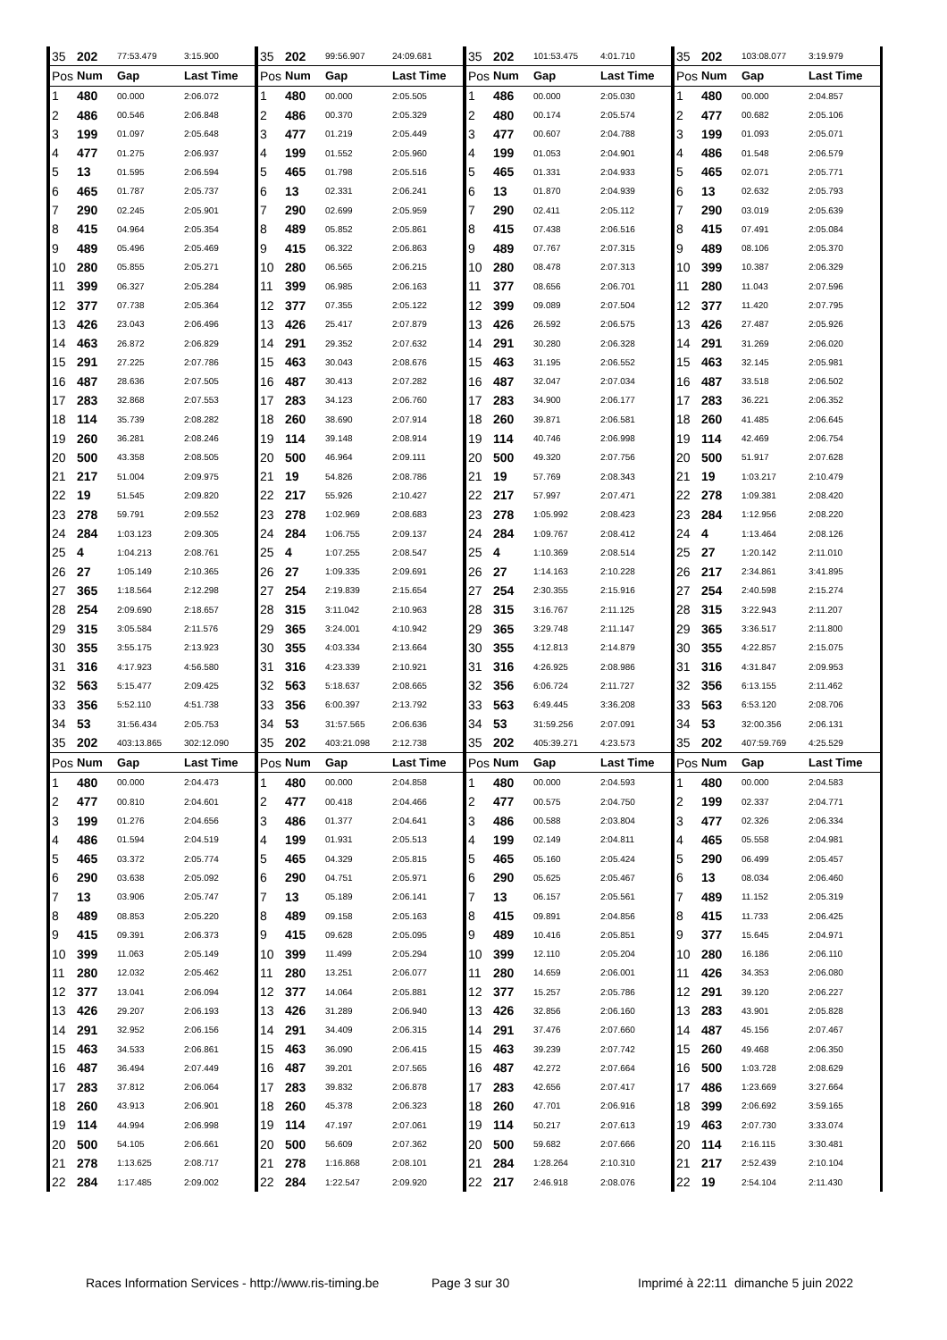| 35 | 202 | 77:53.479 | 3:15.900 | 35 | 202 | 99:56.907 | 24:09.681 | 35 | 202 | 101:53.475 | 4:01.710 | 35 | 202 | 103:08.077 | 3:19.979 |
| Pos | Num | Gap | Last Time | Pos | Num | Gap | Last Time | Pos | Num | Gap | Last Time | Pos | Num | Gap | Last Time |
| 1 | 480 | 00.000 | 2:06.072 | 1 | 480 | 00.000 | 2:05.505 | 1 | 486 | 00.000 | 2:05.030 | 1 | 480 | 00.000 | 2:04.857 |
| 2 | 486 | 00.546 | 2:06.848 | 2 | 486 | 00.370 | 2:05.329 | 2 | 480 | 00.174 | 2:05.574 | 2 | 477 | 00.682 | 2:05.106 |
| 3 | 199 | 01.097 | 2:05.648 | 3 | 477 | 01.219 | 2:05.449 | 3 | 477 | 00.607 | 2:04.788 | 3 | 199 | 01.093 | 2:05.071 |
| 4 | 477 | 01.275 | 2:06.937 | 4 | 199 | 01.552 | 2:05.960 | 4 | 199 | 01.053 | 2:04.901 | 4 | 486 | 01.548 | 2:06.579 |
| 5 | 13 | 01.595 | 2:06.594 | 5 | 465 | 01.798 | 2:05.516 | 5 | 465 | 01.331 | 2:04.933 | 5 | 465 | 02.071 | 2:05.771 |
| 6 | 465 | 01.787 | 2:05.737 | 6 | 13 | 02.331 | 2:06.241 | 6 | 13 | 01.870 | 2:04.939 | 6 | 13 | 02.632 | 2:05.793 |
| 7 | 290 | 02.245 | 2:05.901 | 7 | 290 | 02.699 | 2:05.959 | 7 | 290 | 02.411 | 2:05.112 | 7 | 290 | 03.019 | 2:05.639 |
| 8 | 415 | 04.964 | 2:05.354 | 8 | 489 | 05.852 | 2:05.861 | 8 | 415 | 07.438 | 2:06.516 | 8 | 415 | 07.491 | 2:05.084 |
| 9 | 489 | 05.496 | 2:05.469 | 9 | 415 | 06.322 | 2:06.863 | 9 | 489 | 07.767 | 2:07.315 | 9 | 489 | 08.106 | 2:05.370 |
| 10 | 280 | 05.855 | 2:05.271 | 10 | 280 | 06.565 | 2:06.215 | 10 | 280 | 08.478 | 2:07.313 | 10 | 399 | 10.387 | 2:06.329 |
| 11 | 399 | 06.327 | 2:05.284 | 11 | 399 | 06.985 | 2:06.163 | 11 | 377 | 08.656 | 2:06.701 | 11 | 280 | 11.043 | 2:07.596 |
| 12 | 377 | 07.738 | 2:05.364 | 12 | 377 | 07.355 | 2:05.122 | 12 | 399 | 09.089 | 2:07.504 | 12 | 377 | 11.420 | 2:07.795 |
| 13 | 426 | 23.043 | 2:06.496 | 13 | 426 | 25.417 | 2:07.879 | 13 | 426 | 26.592 | 2:06.575 | 13 | 426 | 27.487 | 2:05.926 |
| 14 | 463 | 26.872 | 2:06.829 | 14 | 291 | 29.352 | 2:07.632 | 14 | 291 | 30.280 | 2:06.328 | 14 | 291 | 31.269 | 2:06.020 |
| 15 | 291 | 27.225 | 2:07.786 | 15 | 463 | 30.043 | 2:08.676 | 15 | 463 | 31.195 | 2:06.552 | 15 | 463 | 32.145 | 2:05.981 |
| 16 | 487 | 28.636 | 2:07.505 | 16 | 487 | 30.413 | 2:07.282 | 16 | 487 | 32.047 | 2:07.034 | 16 | 487 | 33.518 | 2:06.502 |
| 17 | 283 | 32.868 | 2:07.553 | 17 | 283 | 34.123 | 2:06.760 | 17 | 283 | 34.900 | 2:06.177 | 17 | 283 | 36.221 | 2:06.352 |
| 18 | 114 | 35.739 | 2:08.282 | 18 | 260 | 38.690 | 2:07.914 | 18 | 260 | 39.871 | 2:06.581 | 18 | 260 | 41.485 | 2:06.645 |
| 19 | 260 | 36.281 | 2:08.246 | 19 | 114 | 39.148 | 2:08.914 | 19 | 114 | 40.746 | 2:06.998 | 19 | 114 | 42.469 | 2:06.754 |
| 20 | 500 | 43.358 | 2:08.505 | 20 | 500 | 46.964 | 2:09.111 | 20 | 500 | 49.320 | 2:07.756 | 20 | 500 | 51.917 | 2:07.628 |
| 21 | 217 | 51.004 | 2:09.975 | 21 | 19 | 54.826 | 2:08.786 | 21 | 19 | 57.769 | 2:08.343 | 21 | 19 | 1:03.217 | 2:10.479 |
| 22 | 19 | 51.545 | 2:09.820 | 22 | 217 | 55.926 | 2:10.427 | 22 | 217 | 57.997 | 2:07.471 | 22 | 278 | 1:09.381 | 2:08.420 |
| 23 | 278 | 59.791 | 2:09.552 | 23 | 278 | 1:02.969 | 2:08.683 | 23 | 278 | 1:05.992 | 2:08.423 | 23 | 284 | 1:12.956 | 2:08.220 |
| 24 | 284 | 1:03.123 | 2:09.305 | 24 | 284 | 1:06.755 | 2:09.137 | 24 | 284 | 1:09.767 | 2:08.412 | 24 | 4 | 1:13.464 | 2:08.126 |
| 25 | 4 | 1:04.213 | 2:08.761 | 25 | 4 | 1:07.255 | 2:08.547 | 25 | 4 | 1:10.369 | 2:08.514 | 25 | 27 | 1:20.142 | 2:11.010 |
| 26 | 27 | 1:05.149 | 2:10.365 | 26 | 27 | 1:09.335 | 2:09.691 | 26 | 27 | 1:14.163 | 2:10.228 | 26 | 217 | 2:34.861 | 3:41.895 |
| 27 | 365 | 1:18.564 | 2:12.298 | 27 | 254 | 2:19.839 | 2:15.654 | 27 | 254 | 2:30.355 | 2:15.916 | 27 | 254 | 2:40.598 | 2:15.274 |
| 28 | 254 | 2:09.690 | 2:18.657 | 28 | 315 | 3:11.042 | 2:10.963 | 28 | 315 | 3:16.767 | 2:11.125 | 28 | 315 | 3:22.943 | 2:11.207 |
| 29 | 315 | 3:05.584 | 2:11.576 | 29 | 365 | 3:24.001 | 4:10.942 | 29 | 365 | 3:29.748 | 2:11.147 | 29 | 365 | 3:36.517 | 2:11.800 |
| 30 | 355 | 3:55.175 | 2:13.923 | 30 | 355 | 4:03.334 | 2:13.664 | 30 | 355 | 4:12.813 | 2:14.879 | 30 | 355 | 4:22.857 | 2:15.075 |
| 31 | 316 | 4:17.923 | 4:56.580 | 31 | 316 | 4:23.339 | 2:10.921 | 31 | 316 | 4:26.925 | 2:08.986 | 31 | 316 | 4:31.847 | 2:09.953 |
| 32 | 563 | 5:15.477 | 2:09.425 | 32 | 563 | 5:18.637 | 2:08.665 | 32 | 356 | 6:06.724 | 2:11.727 | 32 | 356 | 6:13.155 | 2:11.462 |
| 33 | 356 | 5:52.110 | 4:51.738 | 33 | 356 | 6:00.397 | 2:13.792 | 33 | 563 | 6:49.445 | 3:36.208 | 33 | 563 | 6:53.120 | 2:08.706 |
| 34 | 53 | 31:56.434 | 2:05.753 | 34 | 53 | 31:57.565 | 2:06.636 | 34 | 53 | 31:59.256 | 2:07.091 | 34 | 53 | 32:00.356 | 2:06.131 |
| 35 | 202 | 403:13.865 | 302:12.090 | 35 | 202 | 403:21.098 | 2:12.738 | 35 | 202 | 405:39.271 | 4:23.573 | 35 | 202 | 407:59.769 | 4:25.529 |
| Pos | Num | Gap | Last Time | Pos | Num | Gap | Last Time | Pos | Num | Gap | Last Time | Pos | Num | Gap | Last Time |
| 1 | 480 | 00.000 | 2:04.473 | 1 | 480 | 00.000 | 2:04.858 | 1 | 480 | 00.000 | 2:04.593 | 1 | 480 | 00.000 | 2:04.583 |
| 2 | 477 | 00.810 | 2:04.601 | 2 | 477 | 00.418 | 2:04.466 | 2 | 477 | 00.575 | 2:04.750 | 2 | 199 | 02.337 | 2:04.771 |
| 3 | 199 | 01.276 | 2:04.656 | 3 | 486 | 01.377 | 2:04.641 | 3 | 486 | 00.588 | 2:03.804 | 3 | 477 | 02.326 | 2:06.334 |
| 4 | 486 | 01.594 | 2:04.519 | 4 | 199 | 01.931 | 2:05.513 | 4 | 199 | 02.149 | 2:04.811 | 4 | 465 | 05.558 | 2:04.981 |
| 5 | 465 | 03.372 | 2:05.774 | 5 | 465 | 04.329 | 2:05.815 | 5 | 465 | 05.160 | 2:05.424 | 5 | 290 | 06.499 | 2:05.457 |
| 6 | 290 | 03.638 | 2:05.092 | 6 | 290 | 04.751 | 2:05.971 | 6 | 290 | 05.625 | 2:05.467 | 6 | 13 | 08.034 | 2:06.460 |
| 7 | 13 | 03.906 | 2:05.747 | 7 | 13 | 05.189 | 2:06.141 | 7 | 13 | 06.157 | 2:05.561 | 7 | 489 | 11.152 | 2:05.319 |
| 8 | 489 | 08.853 | 2:05.220 | 8 | 489 | 09.158 | 2:05.163 | 8 | 415 | 09.891 | 2:04.856 | 8 | 415 | 11.733 | 2:06.425 |
| 9 | 415 | 09.391 | 2:06.373 | 9 | 415 | 09.628 | 2:05.095 | 9 | 489 | 10.416 | 2:05.851 | 9 | 377 | 15.645 | 2:04.971 |
| 10 | 399 | 11.063 | 2:05.149 | 10 | 399 | 11.499 | 2:05.294 | 10 | 399 | 12.110 | 2:05.204 | 10 | 280 | 16.186 | 2:06.110 |
| 11 | 280 | 12.032 | 2:05.462 | 11 | 280 | 13.251 | 2:06.077 | 11 | 280 | 14.659 | 2:06.001 | 11 | 426 | 34.353 | 2:06.080 |
| 12 | 377 | 13.041 | 2:06.094 | 12 | 377 | 14.064 | 2:05.881 | 12 | 377 | 15.257 | 2:05.786 | 12 | 291 | 39.120 | 2:06.227 |
| 13 | 426 | 29.207 | 2:06.193 | 13 | 426 | 31.289 | 2:06.940 | 13 | 426 | 32.856 | 2:06.160 | 13 | 283 | 43.901 | 2:05.828 |
| 14 | 291 | 32.952 | 2:06.156 | 14 | 291 | 34.409 | 2:06.315 | 14 | 291 | 37.476 | 2:07.660 | 14 | 487 | 45.156 | 2:07.467 |
| 15 | 463 | 34.533 | 2:06.861 | 15 | 463 | 36.090 | 2:06.415 | 15 | 463 | 39.239 | 2:07.742 | 15 | 260 | 49.468 | 2:06.350 |
| 16 | 487 | 36.494 | 2:07.449 | 16 | 487 | 39.201 | 2:07.565 | 16 | 487 | 42.272 | 2:07.664 | 16 | 500 | 1:03.728 | 2:08.629 |
| 17 | 283 | 37.812 | 2:06.064 | 17 | 283 | 39.832 | 2:06.878 | 17 | 283 | 42.656 | 2:07.417 | 17 | 486 | 1:23.669 | 3:27.664 |
| 18 | 260 | 43.913 | 2:06.901 | 18 | 260 | 45.378 | 2:06.323 | 18 | 260 | 47.701 | 2:06.916 | 18 | 399 | 2:06.692 | 3:59.165 |
| 19 | 114 | 44.994 | 2:06.998 | 19 | 114 | 47.197 | 2:07.061 | 19 | 114 | 50.217 | 2:07.613 | 19 | 463 | 2:07.730 | 3:33.074 |
| 20 | 500 | 54.105 | 2:06.661 | 20 | 500 | 56.609 | 2:07.362 | 20 | 500 | 59.682 | 2:07.666 | 20 | 114 | 2:16.115 | 3:30.481 |
| 21 | 278 | 1:13.625 | 2:08.717 | 21 | 278 | 1:16.868 | 2:08.101 | 21 | 284 | 1:28.264 | 2:10.310 | 21 | 217 | 2:52.439 | 2:10.104 |
| 22 | 284 | 1:17.485 | 2:09.002 | 22 | 284 | 1:22.547 | 2:09.920 | 22 | 217 | 2:46.918 | 2:08.076 | 22 | 19 | 2:54.104 | 2:11.430 |
Races Information Services - http://www.ris-timing.be Page 3 sur 30 Imprimé à 22:11 dimanche 5 juin 2022